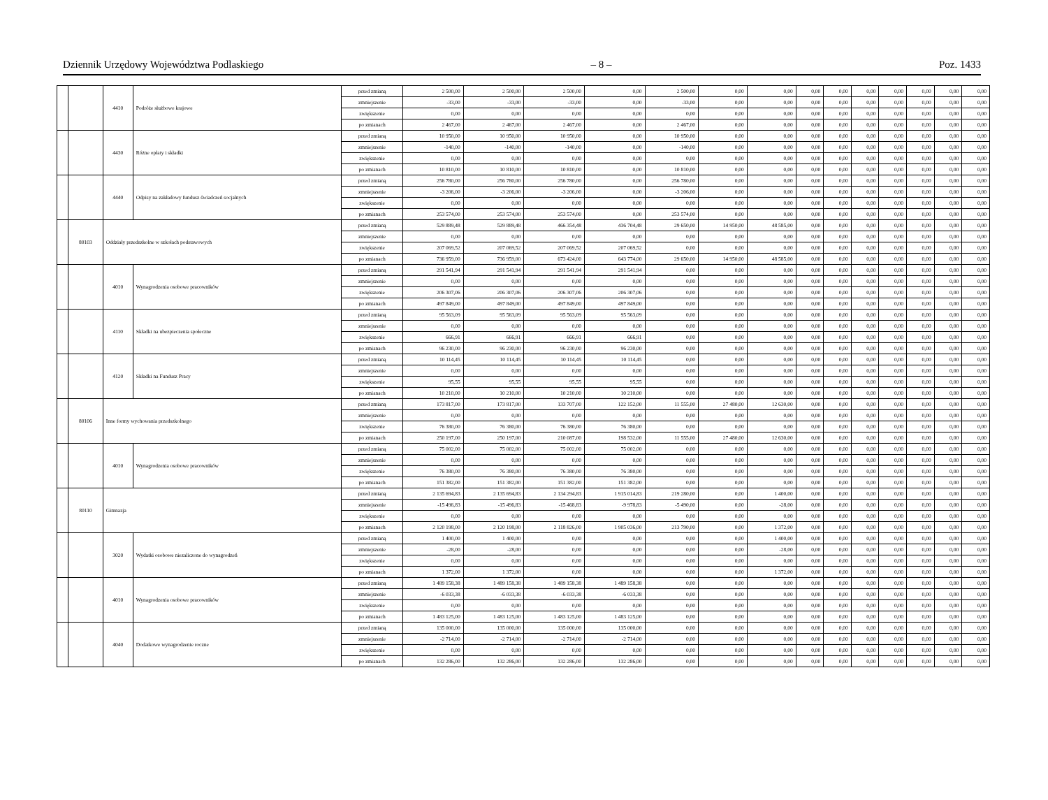Dziennik Urzędowy Województwa Podlaskiego – 8 – Poz. 1433
| | | 4410 | Podróże służbowe krajowe | przed zmianą | 2 500,00 | 2 500,00 | 2 500,00 | 0,00 | 2 500,00 | 0,00 | 0,00 | 0,00 | 0,00 | 0,00 | 0,00 | 0,00 | 0,00 | 0,00 |
| | | | | zmniejszenie | -33,00 | -33,00 | -33,00 | 0,00 | -33,00 | 0,00 | 0,00 | 0,00 | 0,00 | 0,00 | 0,00 | 0,00 | 0,00 | 0,00 |
| | | | | zwiększenie | 0,00 | 0,00 | 0,00 | 0,00 | 0,00 | 0,00 | 0,00 | 0,00 | 0,00 | 0,00 | 0,00 | 0,00 | 0,00 | 0,00 |
| | | | | po zmianach | 2 467,00 | 2 467,00 | 2 467,00 | 0,00 | 2 467,00 | 0,00 | 0,00 | 0,00 | 0,00 | 0,00 | 0,00 | 0,00 | 0,00 | 0,00 |
| | | 4430 | Różne opłaty i składki | przed zmianą | 10 950,00 | 10 950,00 | 10 950,00 | 0,00 | 10 950,00 | 0,00 | 0,00 | 0,00 | 0,00 | 0,00 | 0,00 | 0,00 | 0,00 | 0,00 |
| | | | | zmniejszenie | -140,00 | -140,00 | -140,00 | 0,00 | -140,00 | 0,00 | 0,00 | 0,00 | 0,00 | 0,00 | 0,00 | 0,00 | 0,00 | 0,00 |
| | | | | zwiększenie | 0,00 | 0,00 | 0,00 | 0,00 | 0,00 | 0,00 | 0,00 | 0,00 | 0,00 | 0,00 | 0,00 | 0,00 | 0,00 | 0,00 |
| | | | | po zmianach | 10 810,00 | 10 810,00 | 10 810,00 | 0,00 | 10 810,00 | 0,00 | 0,00 | 0,00 | 0,00 | 0,00 | 0,00 | 0,00 | 0,00 | 0,00 |
| | | 4440 | Odpisy na zakładowy fundusz świadczeń socjalnych | przed zmianą | 256 780,00 | 256 780,00 | 256 780,00 | 0,00 | 256 780,00 | 0,00 | 0,00 | 0,00 | 0,00 | 0,00 | 0,00 | 0,00 | 0,00 | 0,00 |
| | | | | zmniejszenie | -3 206,00 | -3 206,00 | -3 206,00 | 0,00 | -3 206,00 | 0,00 | 0,00 | 0,00 | 0,00 | 0,00 | 0,00 | 0,00 | 0,00 | 0,00 |
| | | | | zwiększenie | 0,00 | 0,00 | 0,00 | 0,00 | 0,00 | 0,00 | 0,00 | 0,00 | 0,00 | 0,00 | 0,00 | 0,00 | 0,00 | 0,00 |
| | | | | po zmianach | 253 574,00 | 253 574,00 | 253 574,00 | 0,00 | 253 574,00 | 0,00 | 0,00 | 0,00 | 0,00 | 0,00 | 0,00 | 0,00 | 0,00 | 0,00 |
| | 80103 | Oddziały przedszkolne w szkołach podstawowych | | przed zmianą | 529 889,48 | 529 889,48 | 466 354,48 | 436 704,48 | 29 650,00 | 14 950,00 | 48 585,00 | 0,00 | 0,00 | 0,00 | 0,00 | 0,00 | 0,00 | 0,00 |
| | | | | zmniejszenie | 0,00 | 0,00 | 0,00 | 0,00 | 0,00 | 0,00 | 0,00 | 0,00 | 0,00 | 0,00 | 0,00 | 0,00 | 0,00 | 0,00 |
| | | | | zwiększenie | 207 069,52 | 207 069,52 | 207 069,52 | 207 069,52 | 0,00 | 0,00 | 0,00 | 0,00 | 0,00 | 0,00 | 0,00 | 0,00 | 0,00 | 0,00 |
| | | | | po zmianach | 736 959,00 | 736 959,00 | 673 424,00 | 643 774,00 | 29 650,00 | 14 950,00 | 48 585,00 | 0,00 | 0,00 | 0,00 | 0,00 | 0,00 | 0,00 | 0,00 |
| | | 4010 | Wynagrodzenia osobowe pracowników | przed zmianą | 291 541,94 | 291 541,94 | 291 541,94 | 291 541,94 | 0,00 | 0,00 | 0,00 | 0,00 | 0,00 | 0,00 | 0,00 | 0,00 | 0,00 | 0,00 |
| | | | | zmniejszenie | 0,00 | 0,00 | 0,00 | 0,00 | 0,00 | 0,00 | 0,00 | 0,00 | 0,00 | 0,00 | 0,00 | 0,00 | 0,00 | 0,00 |
| | | | | zwiększenie | 206 307,06 | 206 307,06 | 206 307,06 | 206 307,06 | 0,00 | 0,00 | 0,00 | 0,00 | 0,00 | 0,00 | 0,00 | 0,00 | 0,00 | 0,00 |
| | | | | po zmianach | 497 849,00 | 497 849,00 | 497 849,00 | 497 849,00 | 0,00 | 0,00 | 0,00 | 0,00 | 0,00 | 0,00 | 0,00 | 0,00 | 0,00 | 0,00 |
| | | 4110 | Składki na ubezpieczenia społeczne | przed zmianą | 95 563,09 | 95 563,09 | 95 563,09 | 95 563,09 | 0,00 | 0,00 | 0,00 | 0,00 | 0,00 | 0,00 | 0,00 | 0,00 | 0,00 | 0,00 |
| | | | | zmniejszenie | 0,00 | 0,00 | 0,00 | 0,00 | 0,00 | 0,00 | 0,00 | 0,00 | 0,00 | 0,00 | 0,00 | 0,00 | 0,00 | 0,00 |
| | | | | zwiększenie | 666,91 | 666,91 | 666,91 | 666,91 | 0,00 | 0,00 | 0,00 | 0,00 | 0,00 | 0,00 | 0,00 | 0,00 | 0,00 | 0,00 |
| | | | | po zmianach | 96 230,00 | 96 230,00 | 96 230,00 | 96 230,00 | 0,00 | 0,00 | 0,00 | 0,00 | 0,00 | 0,00 | 0,00 | 0,00 | 0,00 | 0,00 |
| | | 4120 | Składki na Fundusz Pracy | przed zmianą | 10 114,45 | 10 114,45 | 10 114,45 | 10 114,45 | 0,00 | 0,00 | 0,00 | 0,00 | 0,00 | 0,00 | 0,00 | 0,00 | 0,00 | 0,00 |
| | | | | zmniejszenie | 0,00 | 0,00 | 0,00 | 0,00 | 0,00 | 0,00 | 0,00 | 0,00 | 0,00 | 0,00 | 0,00 | 0,00 | 0,00 | 0,00 |
| | | | | zwiększenie | 95,55 | 95,55 | 95,55 | 95,55 | 0,00 | 0,00 | 0,00 | 0,00 | 0,00 | 0,00 | 0,00 | 0,00 | 0,00 | 0,00 |
| | | | | po zmianach | 10 210,00 | 10 210,00 | 10 210,00 | 10 210,00 | 0,00 | 0,00 | 0,00 | 0,00 | 0,00 | 0,00 | 0,00 | 0,00 | 0,00 | 0,00 |
| | 80106 | Inne formy wychowania przedszkolnego | | przed zmianą | 173 817,00 | 173 817,00 | 133 707,00 | 122 152,00 | 11 555,00 | 27 480,00 | 12 630,00 | 0,00 | 0,00 | 0,00 | 0,00 | 0,00 | 0,00 | 0,00 |
| | | | | zmniejszenie | 0,00 | 0,00 | 0,00 | 0,00 | 0,00 | 0,00 | 0,00 | 0,00 | 0,00 | 0,00 | 0,00 | 0,00 | 0,00 | 0,00 |
| | | | | zwiększenie | 76 380,00 | 76 380,00 | 76 380,00 | 76 380,00 | 0,00 | 0,00 | 0,00 | 0,00 | 0,00 | 0,00 | 0,00 | 0,00 | 0,00 | 0,00 |
| | | | | po zmianach | 250 197,00 | 250 197,00 | 210 087,00 | 198 532,00 | 11 555,00 | 27 480,00 | 12 630,00 | 0,00 | 0,00 | 0,00 | 0,00 | 0,00 | 0,00 | 0,00 |
| | | 4010 | Wynagrodzenia osobowe pracowników | przed zmianą | 75 002,00 | 75 002,00 | 75 002,00 | 75 002,00 | 0,00 | 0,00 | 0,00 | 0,00 | 0,00 | 0,00 | 0,00 | 0,00 | 0,00 | 0,00 |
| | | | | zmniejszenie | 0,00 | 0,00 | 0,00 | 0,00 | 0,00 | 0,00 | 0,00 | 0,00 | 0,00 | 0,00 | 0,00 | 0,00 | 0,00 | 0,00 |
| | | | | zwiększenie | 76 380,00 | 76 380,00 | 76 380,00 | 76 380,00 | 0,00 | 0,00 | 0,00 | 0,00 | 0,00 | 0,00 | 0,00 | 0,00 | 0,00 | 0,00 |
| | | | | po zmianach | 151 382,00 | 151 382,00 | 151 382,00 | 151 382,00 | 0,00 | 0,00 | 0,00 | 0,00 | 0,00 | 0,00 | 0,00 | 0,00 | 0,00 | 0,00 |
| | 80110 | Gimnazja | | przed zmianą | 2 135 694,83 | 2 135 694,83 | 2 134 294,83 | 1 915 014,83 | 219 280,00 | 0,00 | 1 400,00 | 0,00 | 0,00 | 0,00 | 0,00 | 0,00 | 0,00 | 0,00 |
| | | | | zmniejszenie | -15 496,83 | -15 496,83 | -15 468,83 | -9 978,83 | -5 490,00 | 0,00 | -28,00 | 0,00 | 0,00 | 0,00 | 0,00 | 0,00 | 0,00 | 0,00 |
| | | | | zwiększenie | 0,00 | 0,00 | 0,00 | 0,00 | 0,00 | 0,00 | 0,00 | 0,00 | 0,00 | 0,00 | 0,00 | 0,00 | 0,00 | 0,00 |
| | | | | po zmianach | 2 120 198,00 | 2 120 198,00 | 2 118 826,00 | 1 905 036,00 | 213 790,00 | 0,00 | 1 372,00 | 0,00 | 0,00 | 0,00 | 0,00 | 0,00 | 0,00 | 0,00 |
| | | 3020 | Wydatki osobowe niezaliczone do wynagrodzeń | przed zmianą | 1 400,00 | 1 400,00 | 0,00 | 0,00 | 0,00 | 0,00 | 1 400,00 | 0,00 | 0,00 | 0,00 | 0,00 | 0,00 | 0,00 | 0,00 |
| | | | | zmniejszenie | -28,00 | -28,00 | 0,00 | 0,00 | 0,00 | 0,00 | -28,00 | 0,00 | 0,00 | 0,00 | 0,00 | 0,00 | 0,00 | 0,00 |
| | | | | zwiększenie | 0,00 | 0,00 | 0,00 | 0,00 | 0,00 | 0,00 | 0,00 | 0,00 | 0,00 | 0,00 | 0,00 | 0,00 | 0,00 | 0,00 |
| | | | | po zmianach | 1 372,00 | 1 372,00 | 0,00 | 0,00 | 0,00 | 0,00 | 1 372,00 | 0,00 | 0,00 | 0,00 | 0,00 | 0,00 | 0,00 | 0,00 |
| | | 4010 | Wynagrodzenia osobowe pracowników | przed zmianą | 1 489 158,38 | 1 489 158,38 | 1 489 158,38 | 1 489 158,38 | 0,00 | 0,00 | 0,00 | 0,00 | 0,00 | 0,00 | 0,00 | 0,00 | 0,00 | 0,00 |
| | | | | zmniejszenie | -6 033,38 | -6 033,38 | -6 033,38 | -6 033,38 | 0,00 | 0,00 | 0,00 | 0,00 | 0,00 | 0,00 | 0,00 | 0,00 | 0,00 | 0,00 |
| | | | | zwiększenie | 0,00 | 0,00 | 0,00 | 0,00 | 0,00 | 0,00 | 0,00 | 0,00 | 0,00 | 0,00 | 0,00 | 0,00 | 0,00 | 0,00 |
| | | | | po zmianach | 1 483 125,00 | 1 483 125,00 | 1 483 125,00 | 1 483 125,00 | 0,00 | 0,00 | 0,00 | 0,00 | 0,00 | 0,00 | 0,00 | 0,00 | 0,00 | 0,00 |
| | | 4040 | Dodatkowe wynagrodzenie roczne | przed zmianą | 135 000,00 | 135 000,00 | 135 000,00 | 135 000,00 | 0,00 | 0,00 | 0,00 | 0,00 | 0,00 | 0,00 | 0,00 | 0,00 | 0,00 | 0,00 |
| | | | | zmniejszenie | -2 714,00 | -2 714,00 | -2 714,00 | -2 714,00 | 0,00 | 0,00 | 0,00 | 0,00 | 0,00 | 0,00 | 0,00 | 0,00 | 0,00 | 0,00 |
| | | | | zwiększenie | 0,00 | 0,00 | 0,00 | 0,00 | 0,00 | 0,00 | 0,00 | 0,00 | 0,00 | 0,00 | 0,00 | 0,00 | 0,00 | 0,00 |
| | | | | po zmianach | 132 286,00 | 132 286,00 | 132 286,00 | 132 286,00 | 0,00 | 0,00 | 0,00 | 0,00 | 0,00 | 0,00 | 0,00 | 0,00 | 0,00 | 0,00 |